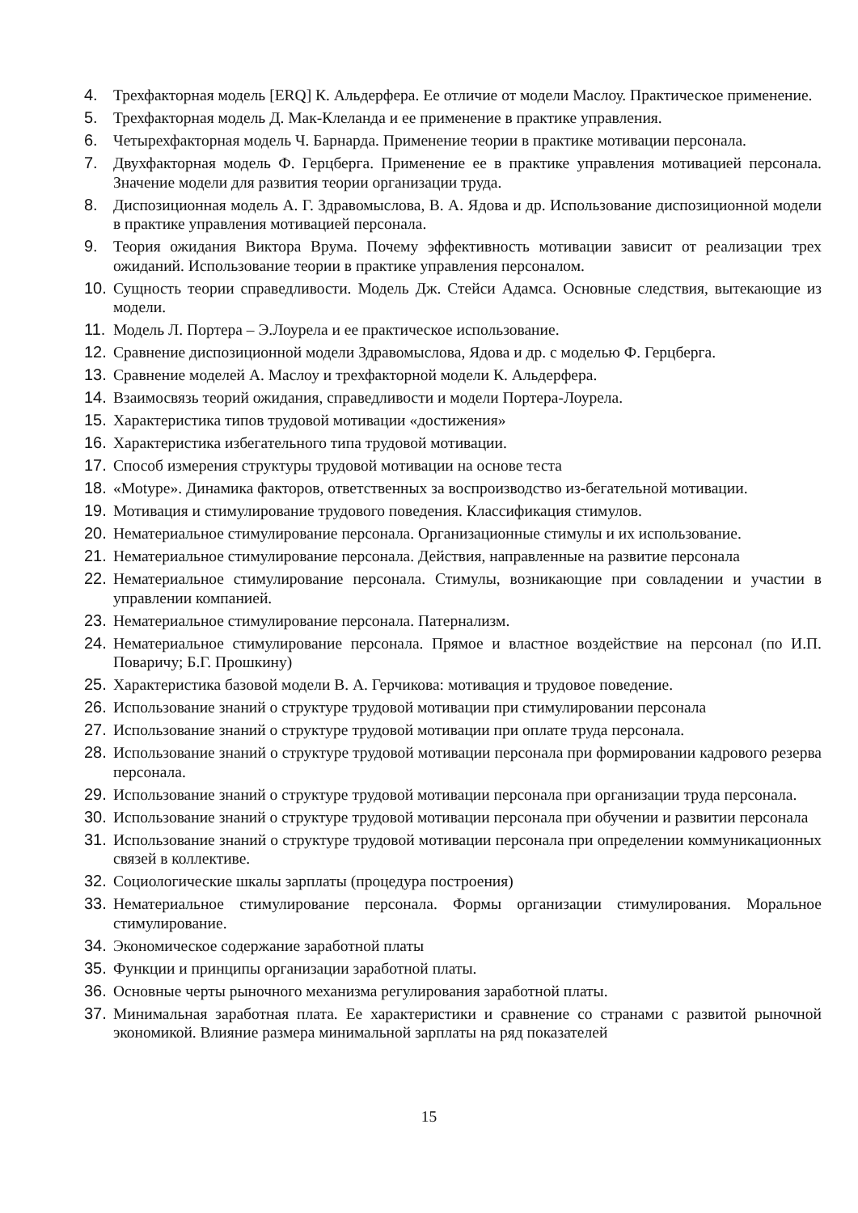4. Трехфакторная модель [ERQ] К. Альдерфера. Ее отличие от модели Маслоу. Практическое применение.
5. Трехфакторная модель Д. Мак-Клеланда и ее применение в практике управления.
6. Четырехфакторная модель Ч. Барнарда. Применение теории в практике мотивации персонала.
7. Двухфакторная модель Ф. Герцберга. Применение ее в практике управления мотивацией персонала. Значение модели для развития теории организации труда.
8. Диспозиционная модель А. Г. Здравомыслова, В. А. Ядова и др. Использование диспозиционной модели в практике управления мотивацией персонала.
9. Теория ожидания Виктора Врума. Почему эффективность мотивации зависит от реализации трех ожиданий. Использование теории в практике управления персоналом.
10. Сущность теории справедливости. Модель Дж. Стейси Адамса. Основные следствия, вытекающие из модели.
11. Модель Л. Портера – Э.Лоурела и ее практическое использование.
12. Сравнение диспозиционной модели Здравомыслова, Ядова и др. с моделью Ф. Герцберга.
13. Сравнение моделей А. Маслоу и трехфакторной модели К. Альдерфера.
14. Взаимосвязь теорий ожидания, справедливости и модели Портера-Лоурела.
15. Характеристика типов трудовой мотивации «достижения»
16. Характеристика избегательного типа трудовой мотивации.
17. Способ измерения структуры трудовой мотивации на основе теста
18. «Motype». Динамика факторов, ответственных за воспроизводство из-бегательной мотивации.
19. Мотивация и стимулирование трудового поведения. Классификация стимулов.
20. Нематериальное стимулирование персонала. Организационные стимулы и их использование.
21. Нематериальное стимулирование персонала. Действия, направленные на развитие персонала
22. Нематериальное стимулирование персонала. Стимулы, возникающие при совладении и участии в управлении компанией.
23. Нематериальное стимулирование персонала. Патернализм.
24. Нематериальное стимулирование персонала. Прямое и властное воздействие на персонал (по И.П. Поваричу; Б.Г. Прошкину)
25. Характеристика базовой модели В. А. Герчикова: мотивация и трудовое поведение.
26. Использование знаний о структуре трудовой мотивации при стимулировании персонала
27. Использование знаний о структуре трудовой мотивации при оплате труда персонала.
28. Использование знаний о структуре трудовой мотивации персонала при формировании кадрового резерва персонала.
29. Использование знаний о структуре трудовой мотивации персонала при организации труда персонала.
30. Использование знаний о структуре трудовой мотивации персонала при обучении и развитии персонала
31. Использование знаний о структуре трудовой мотивации персонала при определении коммуникационных связей в коллективе.
32. Социологические шкалы зарплаты (процедура построения)
33. Нематериальное стимулирование персонала. Формы организации стимулирования. Моральное стимулирование.
34. Экономическое содержание заработной платы
35. Функции и принципы организации заработной платы.
36. Основные черты рыночного механизма регулирования заработной платы.
37. Минимальная заработная плата. Ее характеристики и сравнение со странами с развитой рыночной экономикой. Влияние размера минимальной зарплаты на ряд показателей
15